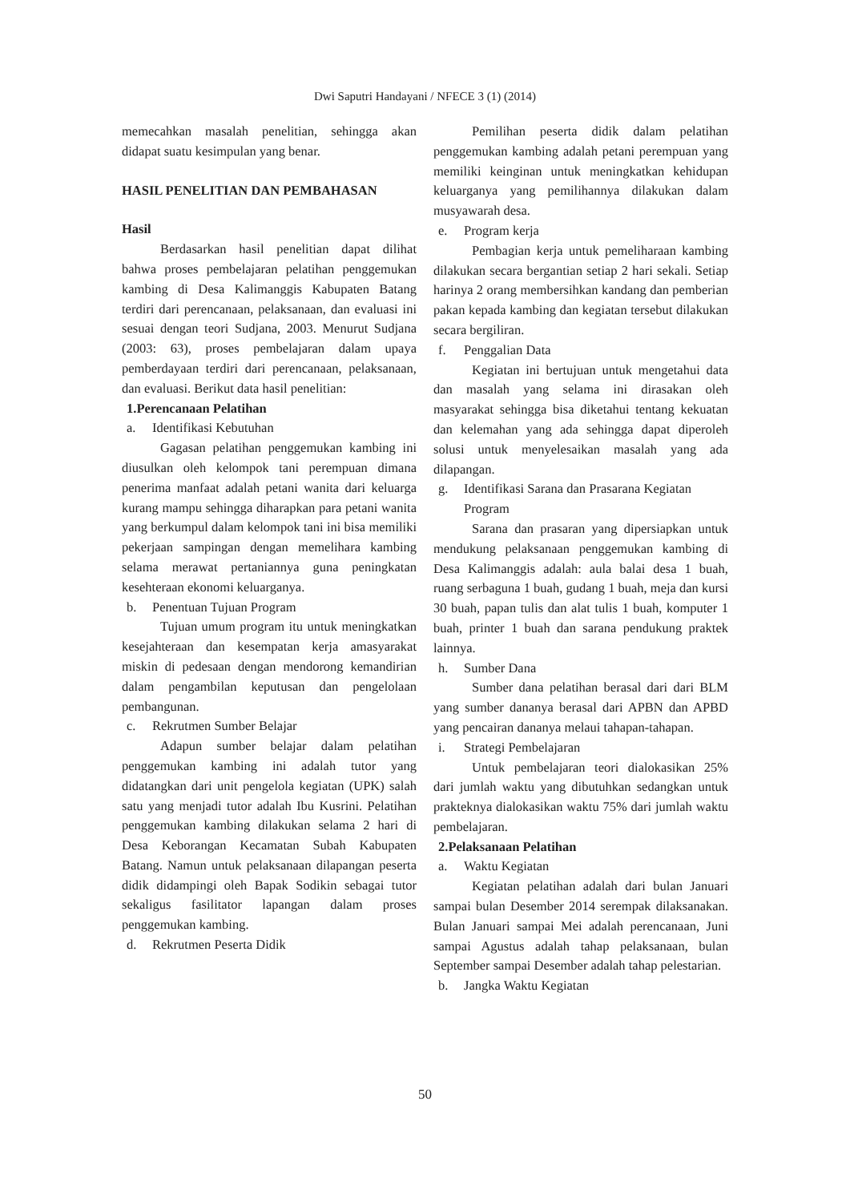Dwi Saputri Handayani / NFECE 3 (1) (2014)
memecahkan masalah penelitian, sehingga akan didapat suatu kesimpulan yang benar.
HASIL PENELITIAN DAN PEMBAHASAN
Hasil
Berdasarkan hasil penelitian dapat dilihat bahwa proses pembelajaran pelatihan penggemukan kambing di Desa Kalimanggis Kabupaten Batang terdiri dari perencanaan, pelaksanaan, dan evaluasi ini sesuai dengan teori Sudjana, 2003. Menurut Sudjana (2003: 63), proses pembelajaran dalam upaya pemberdayaan terdiri dari perencanaan, pelaksanaan, dan evaluasi. Berikut data hasil penelitian:
1. Perencanaan Pelatihan
a. Identifikasi Kebutuhan
Gagasan pelatihan penggemukan kambing ini diusulkan oleh kelompok tani perempuan dimana penerima manfaat adalah petani wanita dari keluarga kurang mampu sehingga diharapkan para petani wanita yang berkumpul dalam kelompok tani ini bisa memiliki pekerjaan sampingan dengan memelihara kambing selama merawat pertaniannya guna peningkatan kesehteraan ekonomi keluarganya.
b. Penentuan Tujuan Program
Tujuan umum program itu untuk meningkatkan kesejahteraan dan kesempatan kerja amasyarakat miskin di pedesaan dengan mendorong kemandirian dalam pengambilan keputusan dan pengelolaan pembangunan.
c. Rekrutmen Sumber Belajar
Adapun sumber belajar dalam pelatihan penggemukan kambing ini adalah tutor yang didatangkan dari unit pengelola kegiatan (UPK) salah satu yang menjadi tutor adalah Ibu Kusrini. Pelatihan penggemukan kambing dilakukan selama 2 hari di Desa Keborangan Kecamatan Subah Kabupaten Batang. Namun untuk pelaksanaan dilapangan peserta didik didampingi oleh Bapak Sodikin sebagai tutor sekaligus fasilitator lapangan dalam proses penggemukan kambing.
d. Rekrutmen Peserta Didik
Pemilihan peserta didik dalam pelatihan penggemukan kambing adalah petani perempuan yang memiliki keinginan untuk meningkatkan kehidupan keluarganya yang pemilihannya dilakukan dalam musyawarah desa.
e. Program kerja
Pembagian kerja untuk pemeliharaan kambing dilakukan secara bergantian setiap 2 hari sekali. Setiap harinya 2 orang membersihkan kandang dan pemberian pakan kepada kambing dan kegiatan tersebut dilakukan secara bergiliran.
f. Penggalian Data
Kegiatan ini bertujuan untuk mengetahui data dan masalah yang selama ini dirasakan oleh masyarakat sehingga bisa diketahui tentang kekuatan dan kelemahan yang ada sehingga dapat diperoleh solusi untuk menyelesaikan masalah yang ada dilapangan.
g. Identifikasi Sarana dan Prasarana Kegiatan Program
Sarana dan prasaran yang dipersiapkan untuk mendukung pelaksanaan penggemukan kambing di Desa Kalimanggis adalah: aula balai desa 1 buah, ruang serbaguna 1 buah, gudang 1 buah, meja dan kursi 30 buah, papan tulis dan alat tulis 1 buah, komputer 1 buah, printer 1 buah dan sarana pendukung praktek lainnya.
h. Sumber Dana
Sumber dana pelatihan berasal dari dari BLM yang sumber dananya berasal dari APBN dan APBD yang pencairan dananya melaui tahapan-tahapan.
i. Strategi Pembelajaran
Untuk pembelajaran teori dialokasikan 25% dari jumlah waktu yang dibutuhkan sedangkan untuk prakteknya dialokasikan waktu 75% dari jumlah waktu pembelajaran.
2. Pelaksanaan Pelatihan
a. Waktu Kegiatan
Kegiatan pelatihan adalah dari bulan Januari sampai bulan Desember 2014 serempak dilaksanakan. Bulan Januari sampai Mei adalah perencanaan, Juni sampai Agustus adalah tahap pelaksanaan, bulan September sampai Desember adalah tahap pelestarian.
b. Jangka Waktu Kegiatan
50